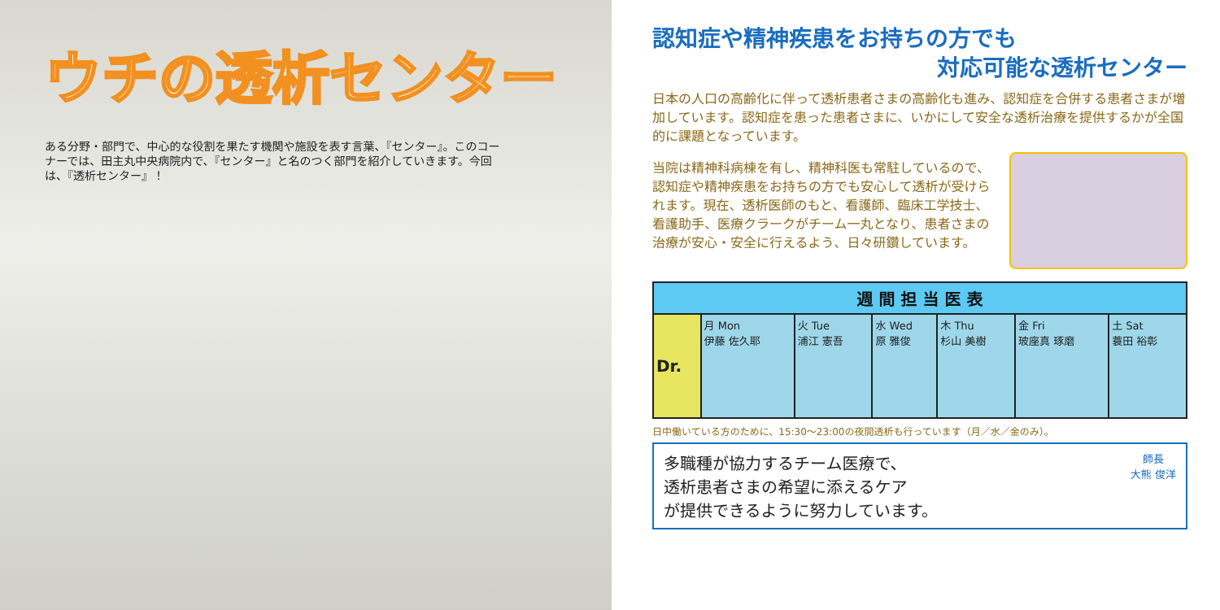ウチの透析センター
ある分野・部門で、中心的な役割を果たす機関や施設を表す言葉、『センター』。このコーナーでは、田主丸中央病院内で、『センター』と名のつく部門を紹介していきます。今回は、『透析センター』！
認知症や精神疾患をお持ちの方でも
対応可能な透析センター
日本の人口の高齢化に伴って透析患者さまの高齢化も進み、認知症を合併する患者さまが増加しています。認知症を患った患者さまに、いかにして安全な透析治療を提供するかが全国的に課題となっています。
当院は精神科病棟を有し、精神科医も常駐しているので、認知症や精神疾患をお持ちの方でも安心して透析が受けられます。現在、透析医師のもと、看護師、臨床工学技士、看護助手、医療クラークがチーム一丸となり、患者さまの治療が安心・安全に行えるよう、日々研鑽しています。
| 週 間 担 当 医 表 | | | | | | |
| --- | --- | --- | --- | --- | --- | --- |
| Dr. | 月 Mon 伊藤 佐久耶 | 火 Tue 浦江 憲吾 | 水 Wed 原 雅俊 | 木 Thu 杉山 美樹 | 金 Fri 玻座真 琢磨 | 土 Sat 蓑田 裕彰 |
日中働いている方のために、15:30〜23:00の夜間透析も行っています（月／水／金のみ）。
多職種が協力するチーム医療で、
透析患者さまの希望に添えるケア
が提供できるように努力しています。
師長
大熊 俊洋